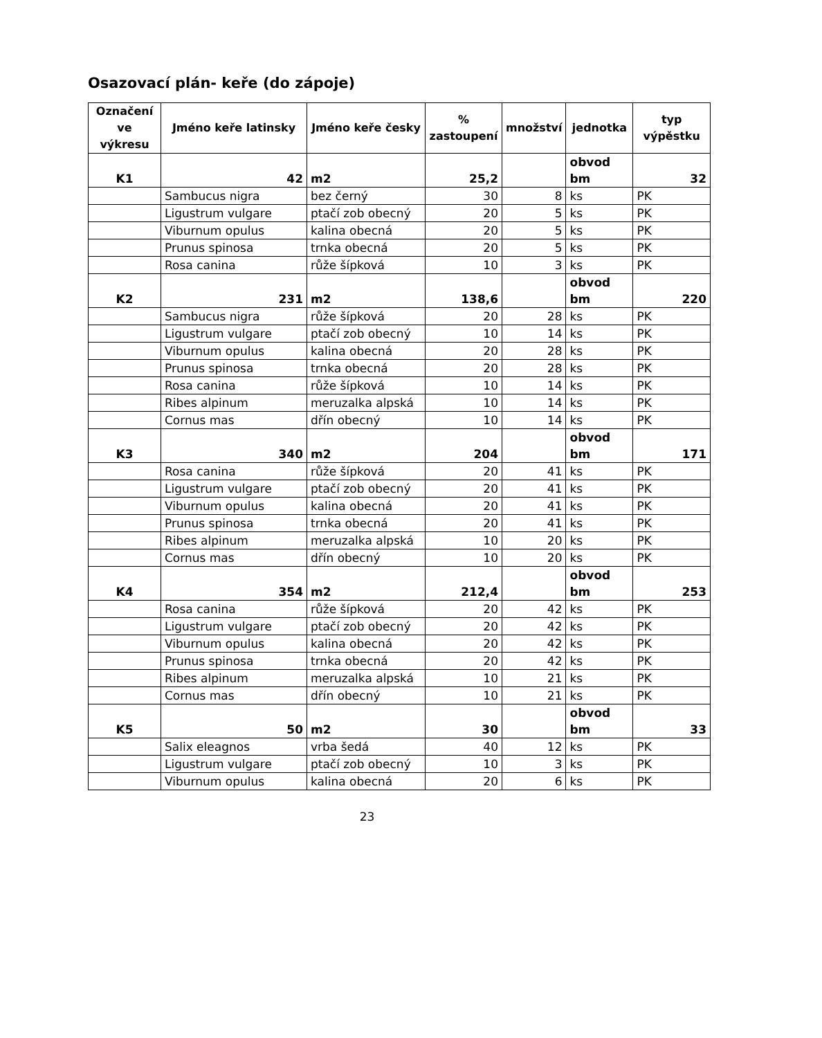Osazovací plán- keře (do zápoje)
| Označení ve výkresu | Jméno keře latinsky | Jméno keře česky | % zastoupení | množství | jednotka | typ výpěstku |
| --- | --- | --- | --- | --- | --- | --- |
| K1 | 42 | m2 | 25,2 | | obvod bm | 32 |
| | Sambucus nigra | bez černý | 30 | 8 | ks | PK |
| | Ligustrum vulgare | ptačí zob obecný | 20 | 5 | ks | PK |
| | Viburnum opulus | kalina obecná | 20 | 5 | ks | PK |
| | Prunus spinosa | trnka obecná | 20 | 5 | ks | PK |
| | Rosa canina | růže šípková | 10 | 3 | ks | PK |
| K2 | 231 | m2 | 138,6 | | obvod bm | 220 |
| | Sambucus nigra | růže šípková | 20 | 28 | ks | PK |
| | Ligustrum vulgare | ptačí zob obecný | 10 | 14 | ks | PK |
| | Viburnum opulus | kalina obecná | 20 | 28 | ks | PK |
| | Prunus spinosa | trnka obecná | 20 | 28 | ks | PK |
| | Rosa canina | růže šípková | 10 | 14 | ks | PK |
| | Ribes alpinum | meruzalka alpská | 10 | 14 | ks | PK |
| | Cornus mas | dřín obecný | 10 | 14 | ks | PK |
| K3 | 340 | m2 | 204 | | obvod bm | 171 |
| | Rosa canina | růže šípková | 20 | 41 | ks | PK |
| | Ligustrum vulgare | ptačí zob obecný | 20 | 41 | ks | PK |
| | Viburnum opulus | kalina obecná | 20 | 41 | ks | PK |
| | Prunus spinosa | trnka obecná | 20 | 41 | ks | PK |
| | Ribes alpinum | meruzalka alpská | 10 | 20 | ks | PK |
| | Cornus mas | dřín obecný | 10 | 20 | ks | PK |
| K4 | 354 | m2 | 212,4 | | obvod bm | 253 |
| | Rosa canina | růže šípková | 20 | 42 | ks | PK |
| | Ligustrum vulgare | ptačí zob obecný | 20 | 42 | ks | PK |
| | Viburnum opulus | kalina obecná | 20 | 42 | ks | PK |
| | Prunus spinosa | trnka obecná | 20 | 42 | ks | PK |
| | Ribes alpinum | meruzalka alpská | 10 | 21 | ks | PK |
| | Cornus mas | dřín obecný | 10 | 21 | ks | PK |
| K5 | 50 | m2 | 30 | | obvod bm | 33 |
| | Salix eleagnos | vrba šedá | 40 | 12 | ks | PK |
| | Ligustrum vulgare | ptačí zob obecný | 10 | 3 | ks | PK |
| | Viburnum opulus | kalina obecná | 20 | 6 | ks | PK |
23